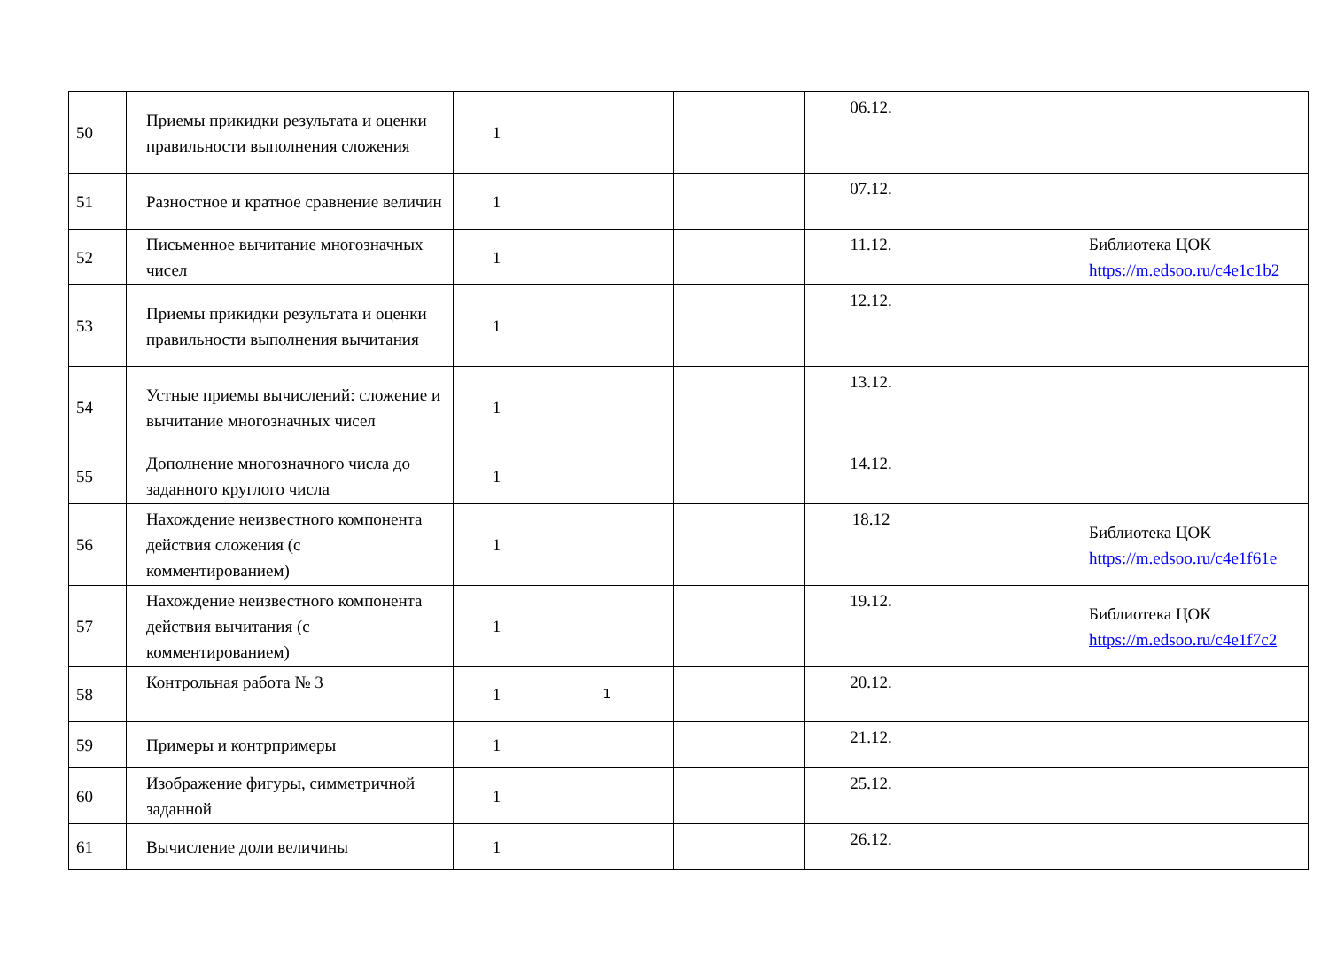| 50 | Приемы прикидки результата и оценки правильности выполнения сложения | 1 | | | 06.12. | | |
| 51 | Разностное и кратное сравнение величин | 1 | | | 07.12. | | |
| 52 | Письменное вычитание многозначных чисел | 1 | | | 11.12. | | Библиотека ЦОК https://m.edsoo.ru/c4e1c1b2 |
| 53 | Приемы прикидки результата и оценки правильности выполнения вычитания | 1 | | | 12.12. | | |
| 54 | Устные приемы вычислений: сложение и вычитание многозначных чисел | 1 | | | 13.12. | | |
| 55 | Дополнение многозначного числа до заданного круглого числа | 1 | | | 14.12. | | |
| 56 | Нахождение неизвестного компонента действия сложения (с комментированием) | 1 | | | 18.12 | | Библиотека ЦОК https://m.edsoo.ru/c4e1f61e |
| 57 | Нахождение неизвестного компонента действия вычитания (с комментированием) | 1 | | | 19.12. | | Библиотека ЦОК https://m.edsoo.ru/c4e1f7c2 |
| 58 | Контрольная работа № 3 | 1 | 1 | | 20.12. | | |
| 59 | Примеры и контрпримеры | 1 | | | 21.12. | | |
| 60 | Изображение фигуры, симметричной заданной | 1 | | | 25.12. | | |
| 61 | Вычисление доли величины | 1 | | | 26.12. | | |